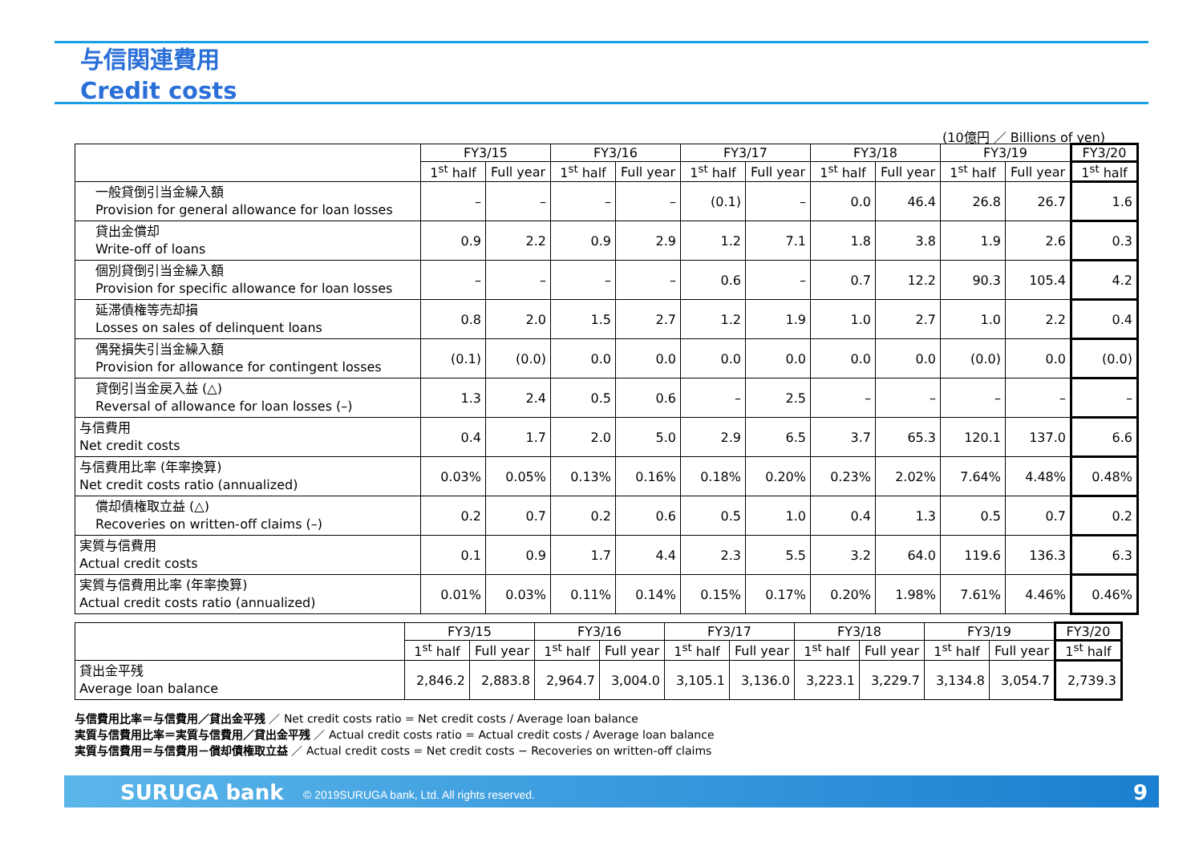与信関連費用
Credit costs
(10億円 ／ Billions of yen)
| | FY3/15 | | FY3/16 | | FY3/17 | | FY3/18 | | FY3/19 | | FY3/20 |
| --- | --- | --- | --- | --- | --- | --- | --- | --- | --- | --- | --- |
| | 1<sup>st</sup> half | Full year | 1<sup>st</sup> half | Full year | 1<sup>st</sup> half | Full year | 1<sup>st</sup> half | Full year | 1<sup>st</sup> half | Full year | 1<sup>st</sup> half |
| 一般貸倒引当金繰入額 Provision for general allowance for loan losses | – | – | – | – | (0.1) | – | 0.0 | 46.4 | 26.8 | 26.7 | 1.6 |
| 貸出金償却 Write-off of loans | 0.9 | 2.2 | 0.9 | 2.9 | 1.2 | 7.1 | 1.8 | 3.8 | 1.9 | 2.6 | 0.3 |
| 個別貸倒引当金繰入額 Provision for specific allowance for loan losses | – | – | – | – | 0.6 | – | 0.7 | 12.2 | 90.3 | 105.4 | 4.2 |
| 延滞債権等売却損 Losses on sales of delinquent loans | 0.8 | 2.0 | 1.5 | 2.7 | 1.2 | 1.9 | 1.0 | 2.7 | 1.0 | 2.2 | 0.4 |
| 偶発損失引当金繰入額 Provision for allowance for contingent losses | (0.1) | (0.0) | 0.0 | 0.0 | 0.0 | 0.0 | 0.0 | 0.0 | (0.0) | 0.0 | (0.0) |
| 貸倒引当金戻入益 (△) Reversal of allowance for loan losses (–) | 1.3 | 2.4 | 0.5 | 0.6 | – | 2.5 | – | – | – | – | – |
| 与信費用 Net credit costs | 0.4 | 1.7 | 2.0 | 5.0 | 2.9 | 6.5 | 3.7 | 65.3 | 120.1 | 137.0 | 6.6 |
| 与信費用比率 (年率換算) Net credit costs ratio (annualized) | 0.03% | 0.05% | 0.13% | 0.16% | 0.18% | 0.20% | 0.23% | 2.02% | 7.64% | 4.48% | 0.48% |
| 償却債権取立益 (△) Recoveries on written-off claims (–) | 0.2 | 0.7 | 0.2 | 0.6 | 0.5 | 1.0 | 0.4 | 1.3 | 0.5 | 0.7 | 0.2 |
| 実質与信費用 Actual credit costs | 0.1 | 0.9 | 1.7 | 4.4 | 2.3 | 5.5 | 3.2 | 64.0 | 119.6 | 136.3 | 6.3 |
| 実質与信費用比率 (年率換算) Actual credit costs ratio (annualized) | 0.01% | 0.03% | 0.11% | 0.14% | 0.15% | 0.17% | 0.20% | 1.98% | 7.61% | 4.46% | 0.46% |
| | FY3/15 | | FY3/16 | | FY3/17 | | FY3/18 | | FY3/19 | | FY3/20 |
| --- | --- | --- | --- | --- | --- | --- | --- | --- | --- | --- | --- |
| | 1<sup>st</sup> half | Full year | 1<sup>st</sup> half | Full year | 1<sup>st</sup> half | Full year | 1<sup>st</sup> half | Full year | 1<sup>st</sup> half | Full year | 1<sup>st</sup> half |
| 貸出金平残 Average loan balance | 2,846.2 | 2,883.8 | 2,964.7 | 3,004.0 | 3,105.1 | 3,136.0 | 3,223.1 | 3,229.7 | 3,134.8 | 3,054.7 | 2,739.3 |
与信費用比率＝与信費用／貸出金平残 ／ Net credit costs ratio = Net credit costs / Average loan balance
実質与信費用比率＝実質与信費用／貸出金平残 ／ Actual credit costs ratio = Actual credit costs / Average loan balance
実質与信費用＝与信費用－償却債権取立益 ／ Actual credit costs = Net credit costs − Recoveries on written-off claims
SURUGA bank © 2019SURUGA bank, Ltd. All rights reserved. 9